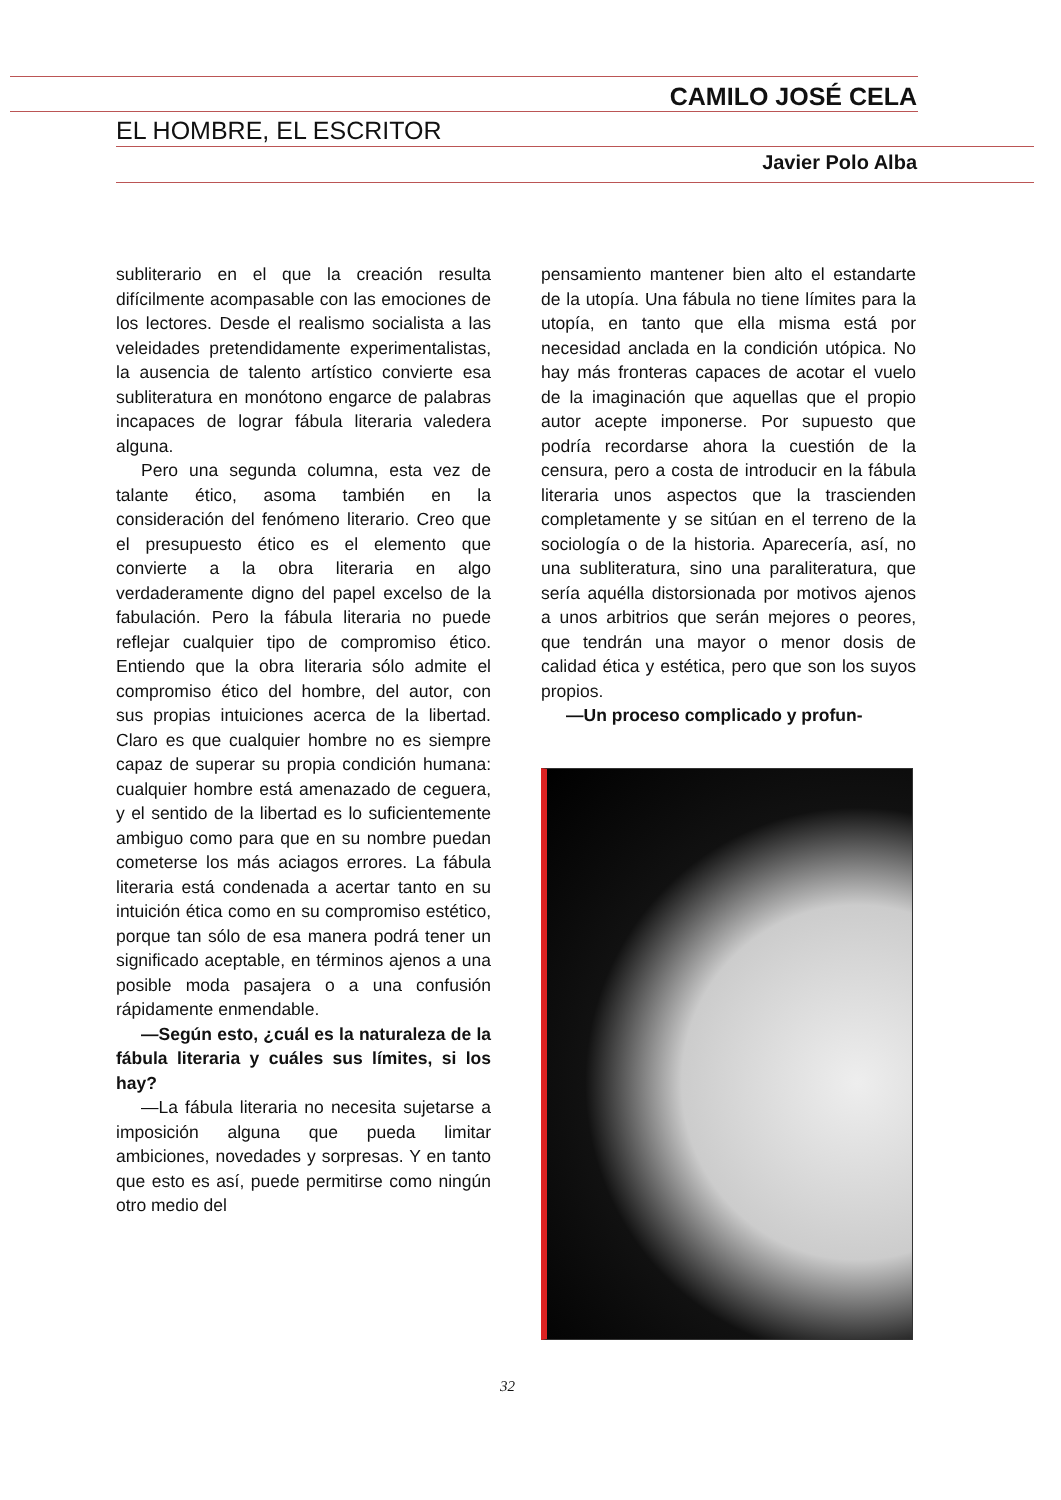CAMILO JOSÉ CELA
EL HOMBRE, EL ESCRITOR
Javier Polo Alba
subliterario en el que la creación resulta difícilmente acompasable con las emociones de los lectores. Desde el realismo socialista a las veleidades pretendidamente experimentalistas, la ausencia de talento artístico convierte esa subliteratura en monótono engarce de palabras incapaces de lograr fábula literaria valedera alguna.
Pero una segunda columna, esta vez de talante ético, asoma también en la consideración del fenómeno literario. Creo que el presupuesto ético es el elemento que convierte a la obra literaria en algo verdaderamente digno del papel excelso de la fabulación. Pero la fábula literaria no puede reflejar cualquier tipo de compromiso ético. Entiendo que la obra literaria sólo admite el compromiso ético del hombre, del autor, con sus propias intuiciones acerca de la libertad. Claro es que cualquier hombre no es siempre capaz de superar su propia condición humana: cualquier hombre está amenazado de ceguera, y el sentido de la libertad es lo suficientemente ambiguo como para que en su nombre puedan cometerse los más aciagos errores. La fábula literaria está condenada a acertar tanto en su intuición ética como en su compromiso estético, porque tan sólo de esa manera podrá tener un significado aceptable, en términos ajenos a una posible moda pasajera o a una confusión rápidamente enmendable.
—Según esto, ¿cuál es la naturaleza de la fábula literaria y cuáles sus límites, si los hay?
—La fábula literaria no necesita sujetarse a imposición alguna que pueda limitar ambiciones, novedades y sorpresas. Y en tanto que esto es así, puede permitirse como ningún otro medio del
pensamiento mantener bien alto el estandarte de la utopía. Una fábula no tiene límites para la utopía, en tanto que ella misma está por necesidad anclada en la condición utópica. No hay más fronteras capaces de acotar el vuelo de la imaginación que aquellas que el propio autor acepte imponerse. Por supuesto que podría recordarse ahora la cuestión de la censura, pero a costa de introducir en la fábula literaria unos aspectos que la trascienden completamente y se sitúan en el terreno de la sociología o de la historia. Aparecería, así, no una subliteratura, sino una paraliteratura, que sería aquélla distorsionada por motivos ajenos a unos arbitrios que serán mejores o peores, que tendrán una mayor o menor dosis de calidad ética y estética, pero que son los suyos propios.
—Un proceso complicado y profun-
32